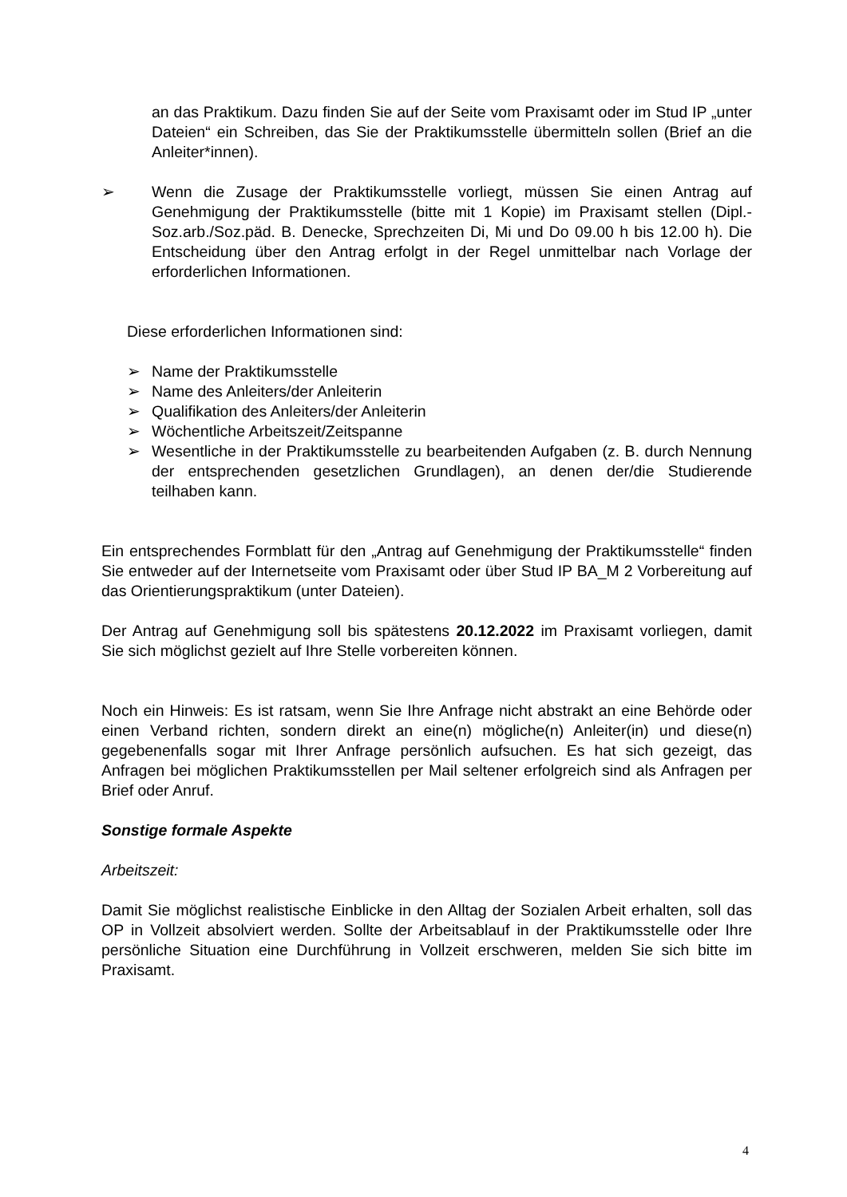an das Praktikum. Dazu finden Sie auf der Seite vom Praxisamt oder im Stud IP „unter Dateien“ ein Schreiben, das Sie der Praktikumsstelle übermitteln sollen (Brief an die Anleiter*innen).
➢ Wenn die Zusage der Praktikumsstelle vorliegt, müssen Sie einen Antrag auf Genehmigung der Praktikumsstelle (bitte mit 1 Kopie) im Praxisamt stellen (Dipl.-Soz.arb./Soz.päd. B. Denecke, Sprechzeiten Di, Mi und Do 09.00 h bis 12.00 h). Die Entscheidung über den Antrag erfolgt in der Regel unmittelbar nach Vorlage der erforderlichen Informationen.
Diese erforderlichen Informationen sind:
➢ Name der Praktikumsstelle
➢ Name des Anleiters/der Anleiterin
➢ Qualifikation des Anleiters/der Anleiterin
➢ Wöchentliche Arbeitszeit/Zeitspanne
➢ Wesentliche in der Praktikumsstelle zu bearbeitenden Aufgaben (z. B. durch Nennung der entsprechenden gesetzlichen Grundlagen), an denen der/die Studierende teilhaben kann.
Ein entsprechendes Formblatt für den „Antrag auf Genehmigung der Praktikumsstelle“ finden Sie entweder auf der Internetseite vom Praxisamt oder über Stud IP BA_M 2 Vorbereitung auf das Orientierungspraktikum (unter Dateien).
Der Antrag auf Genehmigung soll bis spätestens 20.12.2022 im Praxisamt vorliegen, damit Sie sich möglichst gezielt auf Ihre Stelle vorbereiten können.
Noch ein Hinweis: Es ist ratsam, wenn Sie Ihre Anfrage nicht abstrakt an eine Behörde oder einen Verband richten, sondern direkt an eine(n) mögliche(n) Anleiter(in) und diese(n) gegebenenfalls sogar mit Ihrer Anfrage persönlich aufsuchen. Es hat sich gezeigt, das Anfragen bei möglichen Praktikumsstellen per Mail seltener erfolgreich sind als Anfragen per Brief oder Anruf.
Sonstige formale Aspekte
Arbeitszeit:
Damit Sie möglichst realistische Einblicke in den Alltag der Sozialen Arbeit erhalten, soll das OP in Vollzeit absolviert werden. Sollte der Arbeitsablauf in der Praktikumsstelle oder Ihre persönliche Situation eine Durchführung in Vollzeit erschweren, melden Sie sich bitte im Praxisamt.
4